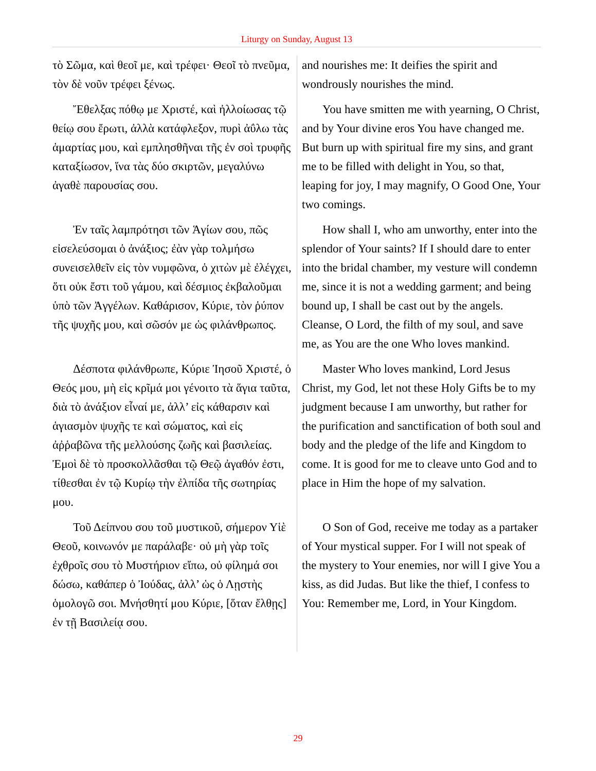Liturgy on Sunday, August 13
τὸ Σῶμα, καὶ θεοῖ με, καὶ τρέφει· Θεοῖ τὸ πνεῦμα, τὸν δὲ νοῦν τρέφει ξένως.
and nourishes me: It deifies the spirit and wondrously nourishes the mind.
Ἔθελξας πόθῳ με Χριστέ, καὶ ἠλλοίωσας τῷ θείῳ σου ἔρωτι, ἀλλὰ κατάφλεξον, πυρὶ ἀΰλω τὰς ἁμαρτίας μου, καὶ εμπλησθῆναι τῆς ἐν σοὶ τρυφῆς καταξίωσον, ἵνα τὰς δύο σκιρτῶν, μεγαλύνω ἀγαθὲ παρουσίας σου.
You have smitten me with yearning, O Christ, and by Your divine eros You have changed me. But burn up with spiritual fire my sins, and grant me to be filled with delight in You, so that, leaping for joy, I may magnify, O Good One, Your two comings.
Ἐν ταῖς λαμπρότησι τῶν Ἁγίων σου, πῶς εἰσελεύσομαι ὁ ἀνάξιος; ἐὰν γὰρ τολμήσω συνεισελθεῖν εἰς τὸν νυμφῶνα, ὁ χιτὼν μὲ ἐλέγχει, ὅτι οὐκ ἔστι τοῦ γάμου, καὶ δέσμιος ἐκβαλοῦμαι ὑπὸ τῶν Ἀγγέλων. Καθάρισον, Κύριε, τὸν ῥύπον τῆς ψυχῆς μου, καὶ σῶσόν με ὡς φιλάνθρωπος.
How shall I, who am unworthy, enter into the splendor of Your saints? If I should dare to enter into the bridal chamber, my vesture will condemn me, since it is not a wedding garment; and being bound up, I shall be cast out by the angels. Cleanse, O Lord, the filth of my soul, and save me, as You are the one Who loves mankind.
Δέσποτα φιλάνθρωπε, Κύριε Ἰησοῦ Χριστέ, ὁ Θεός μου, μὴ εἰς κρῖμά μοι γένοιτο τὰ ἅγια ταῦτα, διὰ τὸ ἀνάξιον εἶναί με, ἀλλ’ εἰς κάθαρσιν καὶ ἁγιασμὸν ψυχῆς τε καὶ σώματος, καὶ εἰς ἀῤῥαβῶνα τῆς μελλούσης ζωῆς καὶ βασιλείας. Ἐμοὶ δὲ τὸ προσκολλᾶσθαι τῷ Θεῷ ἀγαθόν ἐστι, τίθεσθαι ἐν τῷ Κυρίῳ τὴν ἐλπίδα τῆς σωτηρίας μου.
Master Who loves mankind, Lord Jesus Christ, my God, let not these Holy Gifts be to my judgment because I am unworthy, but rather for the purification and sanctification of both soul and body and the pledge of the life and Kingdom to come. It is good for me to cleave unto God and to place in Him the hope of my salvation.
Τοῦ Δείπνου σου τοῦ μυστικοῦ, σήμερον Υἱὲ Θεοῦ, κοινωνόν με παράλαβε· οὐ μὴ γὰρ τοῖς ἐχθροῖς σου τὸ Μυστήριον εἴπω, οὐ φίλημά σοι δώσω, καθάπερ ὁ Ἰούδας, ἀλλ’ ὡς ὁ Λῃστὴς ὁμολογῶ σοι. Μνήσθητί μου Κύριε, [ὅταν ἔλθῃς] ἐν τῇ Βασιλείᾳ σου.
O Son of God, receive me today as a partaker of Your mystical supper. For I will not speak of the mystery to Your enemies, nor will I give You a kiss, as did Judas. But like the thief, I confess to You: Remember me, Lord, in Your Kingdom.
29